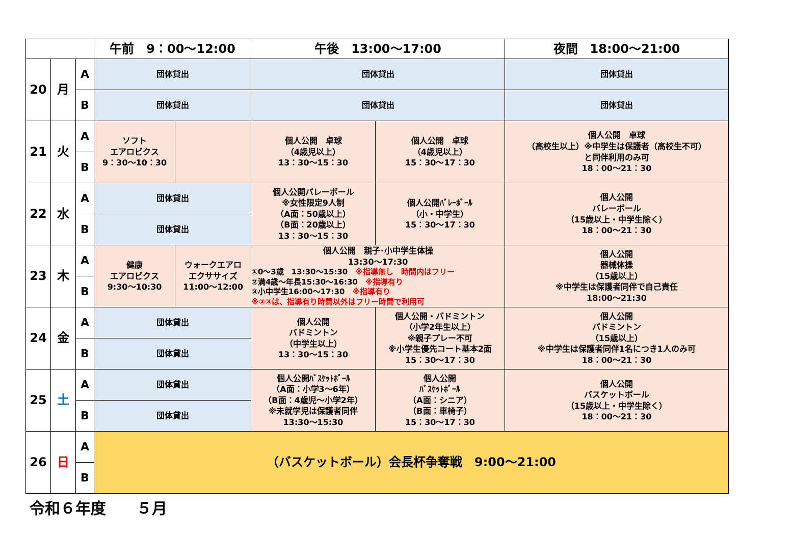| | | | 午前 9：00～12:00 | | 午後 13:00～17:00 | | 夜間 18:00～21:00 |
| --- | --- | --- | --- | --- | --- | --- | --- |
| 20 | 月 | A | 団体貸出 | | 団体貸出 | | 団体貸出 |
| | | B | 団体貸出 | | 団体貸出 | | 団体貸出 |
| 21 | 火 | A | ソフト エアロビクス 9：30～10：30 | | 個人公開 卓球 （4歳児以上） 13：30～15：30 | 個人公開 卓球 （4歳児以上） 15：30～17：30 | 個人公開 卓球 （高校生以上）※中学生は保護者（高校生不可） と同伴利用のみ可 18：00～21：30 |
| | | B | | | | | |
| 22 | 水 | A | 団体貸出 | | 個人公開バレーボール ※女性限定9人制 （A面：50歳以上） （B面：20歳以上） 13：30～15：30 | 個人公開ﾊﾞﾚｰﾎﾞｰﾙ （小・中学生） 15：30～17：30 | 個人公開 バレーボール （15歳以上・中学生除く） 18：00～21：30 |
| | | B | 団体貸出 | | | | |
| 23 | 木 | A | 健康 エアロビクス 9:30～10:30 | ウォークエアロ エクササイズ 11:00～12:00 | 個人公開 親子･小中学生体操 13:30～17:30 ①0～3歳 13:30～15:30 ※指導無し 時間内はフリー ②満4歳～年長15:30～16:30 ※指導有り ③小中学生16:00～17:30 ※指導有り ※②③は、指導有り時間以外はフリー時間で利用可 | | 個人公開 器械体操 （15歳以上） ※中学生は保護者同伴で自己責任 18:00～21:30 |
| | | B | | | | | |
| 24 | 金 | A | 団体貸出 | | 個人公開 バドミントン （中学生以上） 13：30～15：30 | 個人公開・バドミントン （小学2年生以上） ※親子プレー不可 ※小学生優先コート基本2面 15：30～17：30 | 個人公開 バドミントン （15歳以上） ※中学生は保護者同伴1名につき1人のみ可 18：00～21：30 |
| | | B | 団体貸出 | | | | |
| 25 | 土 | A | 団体貸出 | | 個人公開ﾊﾞｽｹｯﾄﾎﾞｰﾙ （A面：小学3～6年） （B面：4歳児～小学2年） ※未就学児は保護者同伴 13:30～15:30 | 個人公開 ﾊﾞｽｹｯﾄﾎﾞｰﾙ （A面：シニア） （B面：車椅子） 15：30～17：30 | 個人公開 バスケットボール （15歳以上・中学生除く） 18：00～21：30 |
| | | B | 団体貸出 | | | | |
| 26 | 日 | A | （バスケットボール）会長杯争奪戦 9:00～21:00 | | | | |
| | | B | | | | | |
令和６年度　　５月